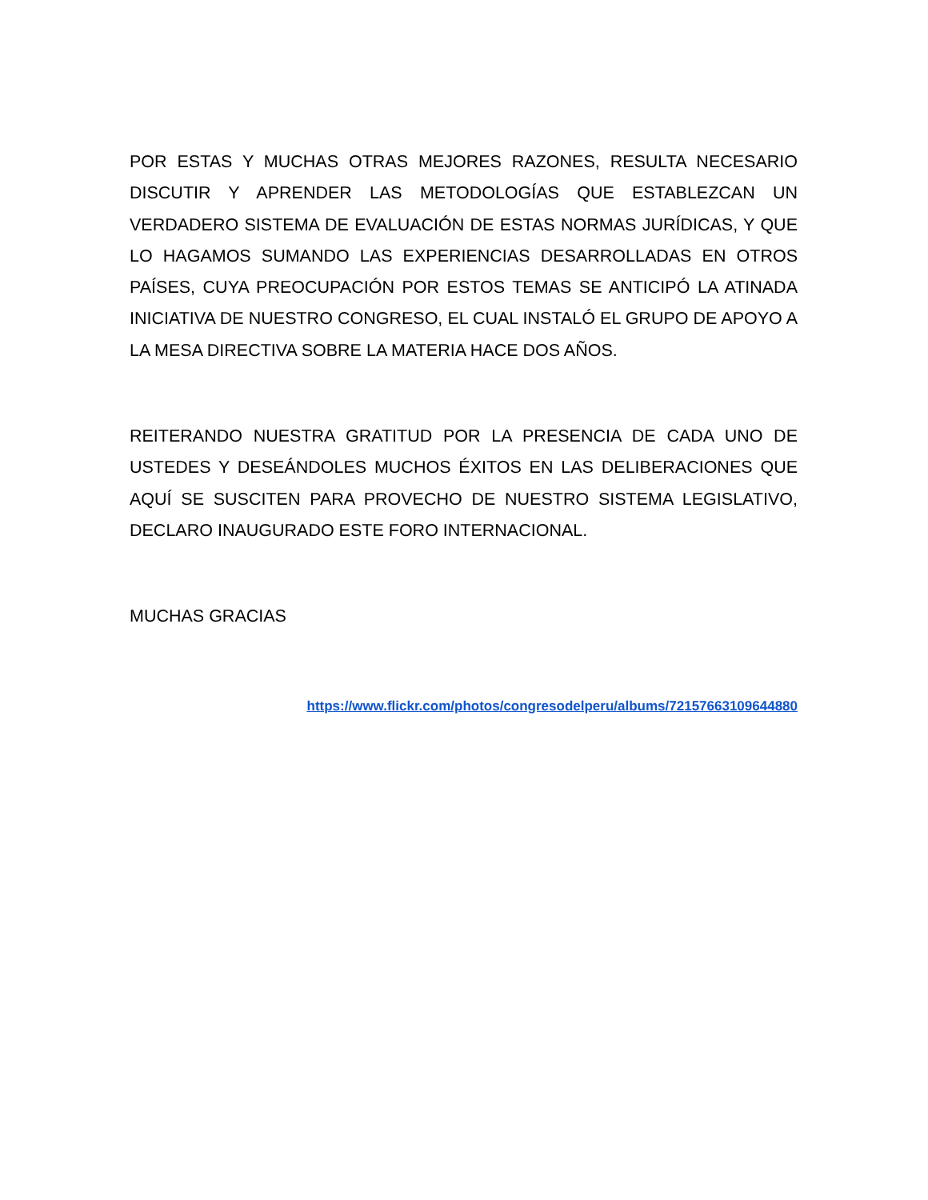POR ESTAS Y MUCHAS OTRAS MEJORES RAZONES, RESULTA NECESARIO DISCUTIR Y APRENDER LAS METODOLOGÍAS QUE ESTABLEZCAN UN VERDADERO SISTEMA DE EVALUACIÓN DE ESTAS NORMAS JURÍDICAS, Y QUE LO HAGAMOS SUMANDO LAS EXPERIENCIAS DESARROLLADAS EN OTROS PAÍSES, CUYA PREOCUPACIÓN POR ESTOS TEMAS SE ANTICIPÓ LA ATINADA INICIATIVA DE NUESTRO CONGRESO, EL CUAL INSTALÓ EL GRUPO DE APOYO A LA MESA DIRECTIVA SOBRE LA MATERIA HACE DOS AÑOS.
REITERANDO NUESTRA GRATITUD POR LA PRESENCIA DE CADA UNO DE USTEDES Y DESEÁNDOLES MUCHOS ÉXITOS EN LAS DELIBERACIONES QUE AQUÍ SE SUSCITEN PARA PROVECHO DE NUESTRO SISTEMA LEGISLATIVO, DECLARO INAUGURADO ESTE FORO INTERNACIONAL.
MUCHAS GRACIAS
https://www.flickr.com/photos/congresodelperu/albums/72157663109644880